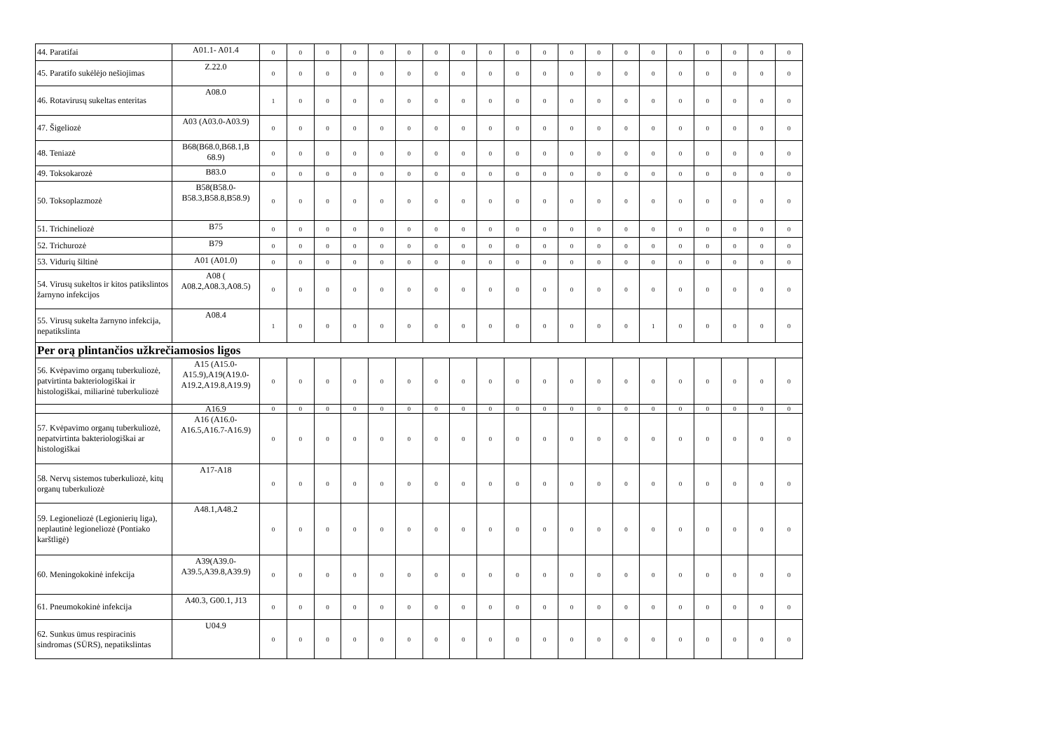| 44. Paratifai | A01.1- A01.4 | 0 | 0 | 0 | 0 | 0 | 0 | 0 | 0 | 0 | 0 | 0 | 0 | 0 | 0 | 0 | 0 | 0 | 0 | 0 | 0 |
| 45. Paratifo sukėlėjo nešiojimas | Z.22.0 | 0 | 0 | 0 | 0 | 0 | 0 | 0 | 0 | 0 | 0 | 0 | 0 | 0 | 0 | 0 | 0 | 0 | 0 | 0 | 0 |
| 46. Rotavirusų sukeltas enteritas | A08.0 | 1 | 0 | 0 | 0 | 0 | 0 | 0 | 0 | 0 | 0 | 0 | 0 | 0 | 0 | 0 | 0 | 0 | 0 | 0 | 0 |
| 47. Šigeliozė | A03 (A03.0-A03.9) | 0 | 0 | 0 | 0 | 0 | 0 | 0 | 0 | 0 | 0 | 0 | 0 | 0 | 0 | 0 | 0 | 0 | 0 | 0 | 0 |
| 48. Teniazė | B68(B68.0,B68.1,B 68.9) | 0 | 0 | 0 | 0 | 0 | 0 | 0 | 0 | 0 | 0 | 0 | 0 | 0 | 0 | 0 | 0 | 0 | 0 | 0 | 0 |
| 49. Toksokarozė | B83.0 | 0 | 0 | 0 | 0 | 0 | 0 | 0 | 0 | 0 | 0 | 0 | 0 | 0 | 0 | 0 | 0 | 0 | 0 | 0 | 0 |
| 50. Toksoplazmozė | B58(B58.0- B58.3,B58.8,B58.9) | 0 | 0 | 0 | 0 | 0 | 0 | 0 | 0 | 0 | 0 | 0 | 0 | 0 | 0 | 0 | 0 | 0 | 0 | 0 | 0 |
| 51. Trichineliozė | B75 | 0 | 0 | 0 | 0 | 0 | 0 | 0 | 0 | 0 | 0 | 0 | 0 | 0 | 0 | 0 | 0 | 0 | 0 | 0 | 0 |
| 52. Trichurozė | B79 | 0 | 0 | 0 | 0 | 0 | 0 | 0 | 0 | 0 | 0 | 0 | 0 | 0 | 0 | 0 | 0 | 0 | 0 | 0 | 0 |
| 53. Vidurių šiltinė | A01 (A01.0) | 0 | 0 | 0 | 0 | 0 | 0 | 0 | 0 | 0 | 0 | 0 | 0 | 0 | 0 | 0 | 0 | 0 | 0 | 0 | 0 |
| 54. Virusų sukeltos ir kitos patikslintos žarnyno infekcijos | A08 ( A08.2,A08.3,A08.5) | 0 | 0 | 0 | 0 | 0 | 0 | 0 | 0 | 0 | 0 | 0 | 0 | 0 | 0 | 0 | 0 | 0 | 0 | 0 | 0 |
| 55. Virusų sukelta žarnyno infekcija, nepatikslinta | A08.4 | 1 | 0 | 0 | 0 | 0 | 0 | 0 | 0 | 0 | 0 | 0 | 0 | 0 | 0 | 1 | 0 | 0 | 0 | 0 | 0 |
| Per orą plintančios užkrečiamosios ligos | | | | | | | | | | | | | | | | | | | | | |
| 56. Kvėpavimo organų tuberkuliozė, patvirtinta bakteriologiškai ir histologiškai, miliarinė tuberkuliozė | A15 (A15.0- A15.9),A19(A19.0- A19.2,A19.8,A19.9) | 0 | 0 | 0 | 0 | 0 | 0 | 0 | 0 | 0 | 0 | 0 | 0 | 0 | 0 | 0 | 0 | 0 | 0 | 0 | 0 |
| | A16.9 | 0 | 0 | 0 | 0 | 0 | 0 | 0 | 0 | 0 | 0 | 0 | 0 | 0 | 0 | 0 | 0 | 0 | 0 | 0 | 0 |
| 57. Kvėpavimo organų tuberkuliozė, nepatvirtinta bakteriologiškai ar histologiškai | A16 (A16.0- A16.5,A16.7-A16.9) | 0 | 0 | 0 | 0 | 0 | 0 | 0 | 0 | 0 | 0 | 0 | 0 | 0 | 0 | 0 | 0 | 0 | 0 | 0 | 0 |
| 58. Nervų sistemos tuberkuliozė, kitų organų tuberkuliozė | A17-A18 | 0 | 0 | 0 | 0 | 0 | 0 | 0 | 0 | 0 | 0 | 0 | 0 | 0 | 0 | 0 | 0 | 0 | 0 | 0 | 0 |
| 59. Legioneliozė (Legionierių liga), neplautinė legioneliozė (Pontiako karštligė) | A48.1,A48.2 | 0 | 0 | 0 | 0 | 0 | 0 | 0 | 0 | 0 | 0 | 0 | 0 | 0 | 0 | 0 | 0 | 0 | 0 | 0 | 0 |
| 60. Meningokokinė infekcija | A39(A39.0- A39.5,A39.8,A39.9) | 0 | 0 | 0 | 0 | 0 | 0 | 0 | 0 | 0 | 0 | 0 | 0 | 0 | 0 | 0 | 0 | 0 | 0 | 0 | 0 |
| 61. Pneumokokinė infekcija | A40.3, G00.1, J13 | 0 | 0 | 0 | 0 | 0 | 0 | 0 | 0 | 0 | 0 | 0 | 0 | 0 | 0 | 0 | 0 | 0 | 0 | 0 | 0 |
| 62. Sunkus ūmus respiracinis sindromas (SŪRS), nepatikslintas | U04.9 | 0 | 0 | 0 | 0 | 0 | 0 | 0 | 0 | 0 | 0 | 0 | 0 | 0 | 0 | 0 | 0 | 0 | 0 | 0 | 0 |